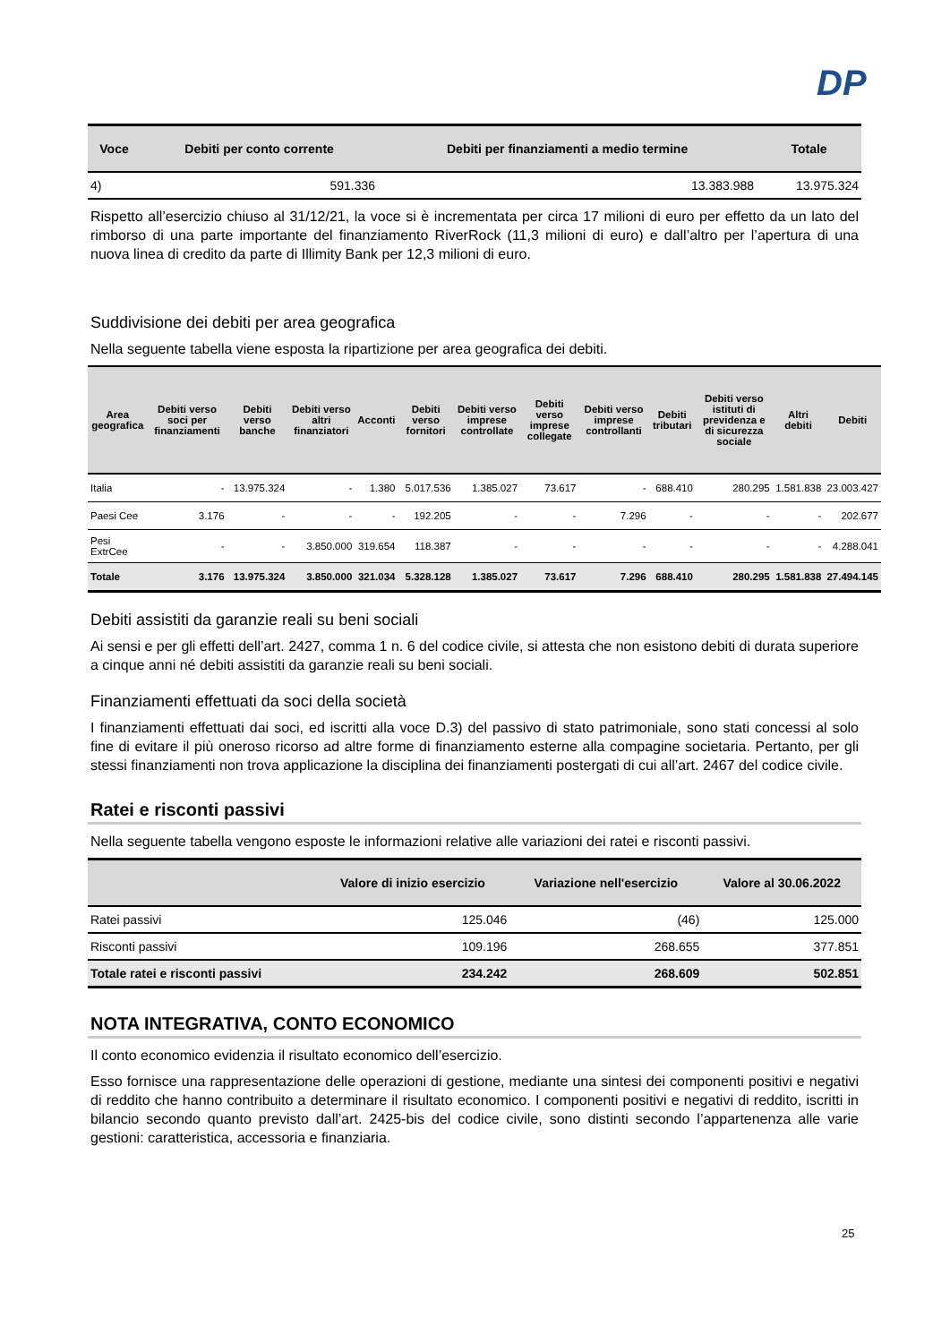DP
| Voce | Debiti per conto corrente | Debiti per finanziamenti a medio termine | Totale |
| --- | --- | --- | --- |
| 4) | 591.336 | 13.383.988 | 13.975.324 |
Rispetto all’esercizio chiuso al 31/12/21, la voce si è incrementata per circa 17 milioni di euro per effetto da un lato del rimborso di una parte importante del finanziamento RiverRock (11,3 milioni di euro) e dall’altro per l’apertura di una nuova linea di credito da parte di Illimity Bank per 12,3 milioni di euro.
Suddivisione dei debiti per area geografica
Nella seguente tabella viene esposta la ripartizione per area geografica dei debiti.
| Area geografica | Debiti verso soci per finanziamenti | Debiti verso banche | Debiti verso altri finanziatori | Acconti | Debiti verso fornitori | Debiti verso imprese controllate | Debiti verso imprese collegate | Debiti verso imprese controllanti | Debiti tributari | Debiti verso istituti di previdenza e di sicurezza sociale | Altri debiti | Debiti |
| --- | --- | --- | --- | --- | --- | --- | --- | --- | --- | --- | --- | --- |
| Italia | - | 13.975.324 | - | 1.380 | 5.017.536 | 1.385.027 | 73.617 | - | 688.410 | 280.295 | 1.581.838 | 23.003.427 |
| Paesi Cee | 3.176 | - | - | - | 192.205 | - | - | 7.296 | - | - | - | 202.677 |
| Pesi ExtrCee | - | - | 3.850.000 | 319.654 | 118.387 | - | - | - | - | - | - | 4.288.041 |
| Totale | 3.176 | 13.975.324 | 3.850.000 | 321.034 | 5.328.128 | 1.385.027 | 73.617 | 7.296 | 688.410 | 280.295 | 1.581.838 | 27.494.145 |
Debiti assistiti da garanzie reali su beni sociali
Ai sensi e per gli effetti dell’art. 2427, comma 1 n. 6 del codice civile, si attesta che non esistono debiti di durata superiore a cinque anni né debiti assistiti da garanzie reali su beni sociali.
Finanziamenti effettuati da soci della società
I finanziamenti effettuati dai soci, ed iscritti alla voce D.3) del passivo di stato patrimoniale, sono stati concessi al solo fine di evitare il più oneroso ricorso ad altre forme di finanziamento esterne alla compagine societaria. Pertanto, per gli stessi finanziamenti non trova applicazione la disciplina dei finanziamenti postergati di cui all’art. 2467 del codice civile.
Ratei e risconti passivi
Nella seguente tabella vengono esposte le informazioni relative alle variazioni dei ratei e risconti passivi.
| | Valore di inizio esercizio | Variazione nell'esercizio | Valore al 30.06.2022 |
| --- | --- | --- | --- |
| Ratei passivi | 125.046 | (46) | 125.000 |
| Risconti passivi | 109.196 | 268.655 | 377.851 |
| Totale ratei e risconti passivi | 234.242 | 268.609 | 502.851 |
NOTA INTEGRATIVA, CONTO ECONOMICO
Il conto economico evidenzia il risultato economico dell’esercizio.
Esso fornisce una rappresentazione delle operazioni di gestione, mediante una sintesi dei componenti positivi e negativi di reddito che hanno contribuito a determinare il risultato economico. I componenti positivi e negativi di reddito, iscritti in bilancio secondo quanto previsto dall’art. 2425-bis del codice civile, sono distinti secondo l’appartenenza alle varie gestioni: caratteristica, accessoria e finanziaria.
25